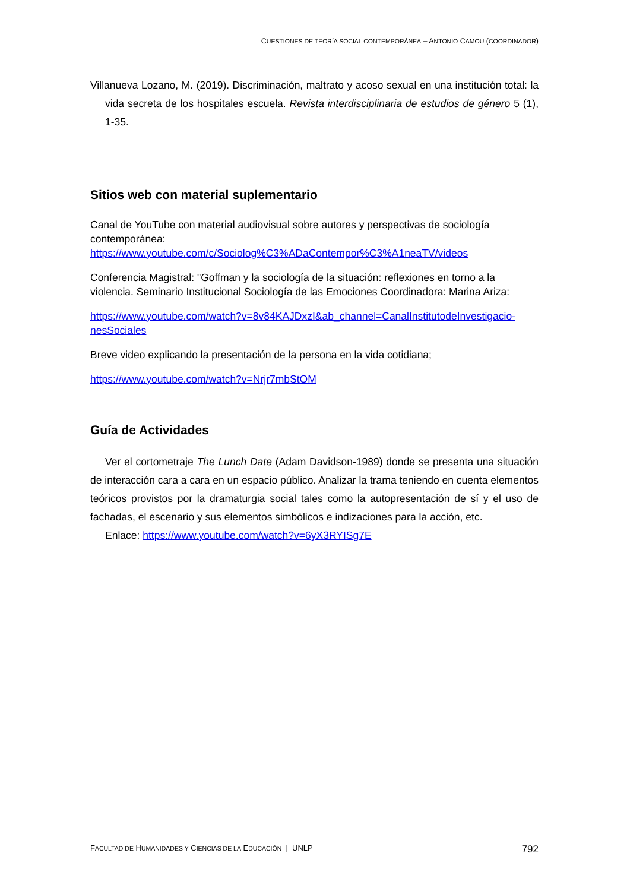CUESTIONES DE TEORÍA SOCIAL CONTEMPORÁNEA – ANTONIO CAMOU (COORDINADOR)
Villanueva Lozano, M. (2019). Discriminación, maltrato y acoso sexual en una institución total: la vida secreta de los hospitales escuela. Revista interdisciplinaria de estudios de género 5 (1), 1-35.
Sitios web con material suplementario
Canal de YouTube con material audiovisual sobre autores y perspectivas de sociología contemporánea: https://www.youtube.com/c/Sociolog%C3%ADaContempor%C3%A1neaTV/videos
Conferencia Magistral: "Goffman y la sociología de la situación: reflexiones en torno a la violencia. Seminario Institucional Sociología de las Emociones Coordinadora: Marina Ariza:
https://www.youtube.com/watch?v=8v84KAJDxzI&ab_channel=CanalInstitutodeInvestigacio-nesSociales
Breve video explicando la presentación de la persona en la vida cotidiana;
https://www.youtube.com/watch?v=Nrjr7mbStOM
Guía de Actividades
Ver el cortometraje The Lunch Date (Adam Davidson-1989) donde se presenta una situación de interacción cara a cara en un espacio público. Analizar la trama teniendo en cuenta elementos teóricos provistos por la dramaturgia social tales como la autopresentación de sí y el uso de fachadas, el escenario y sus elementos simbólicos e indizaciones para la acción, etc.
Enlace: https://www.youtube.com/watch?v=6yX3RYISg7E
FACULTAD DE HUMANIDADES Y CIENCIAS DE LA EDUCACIÓN | UNLP 792